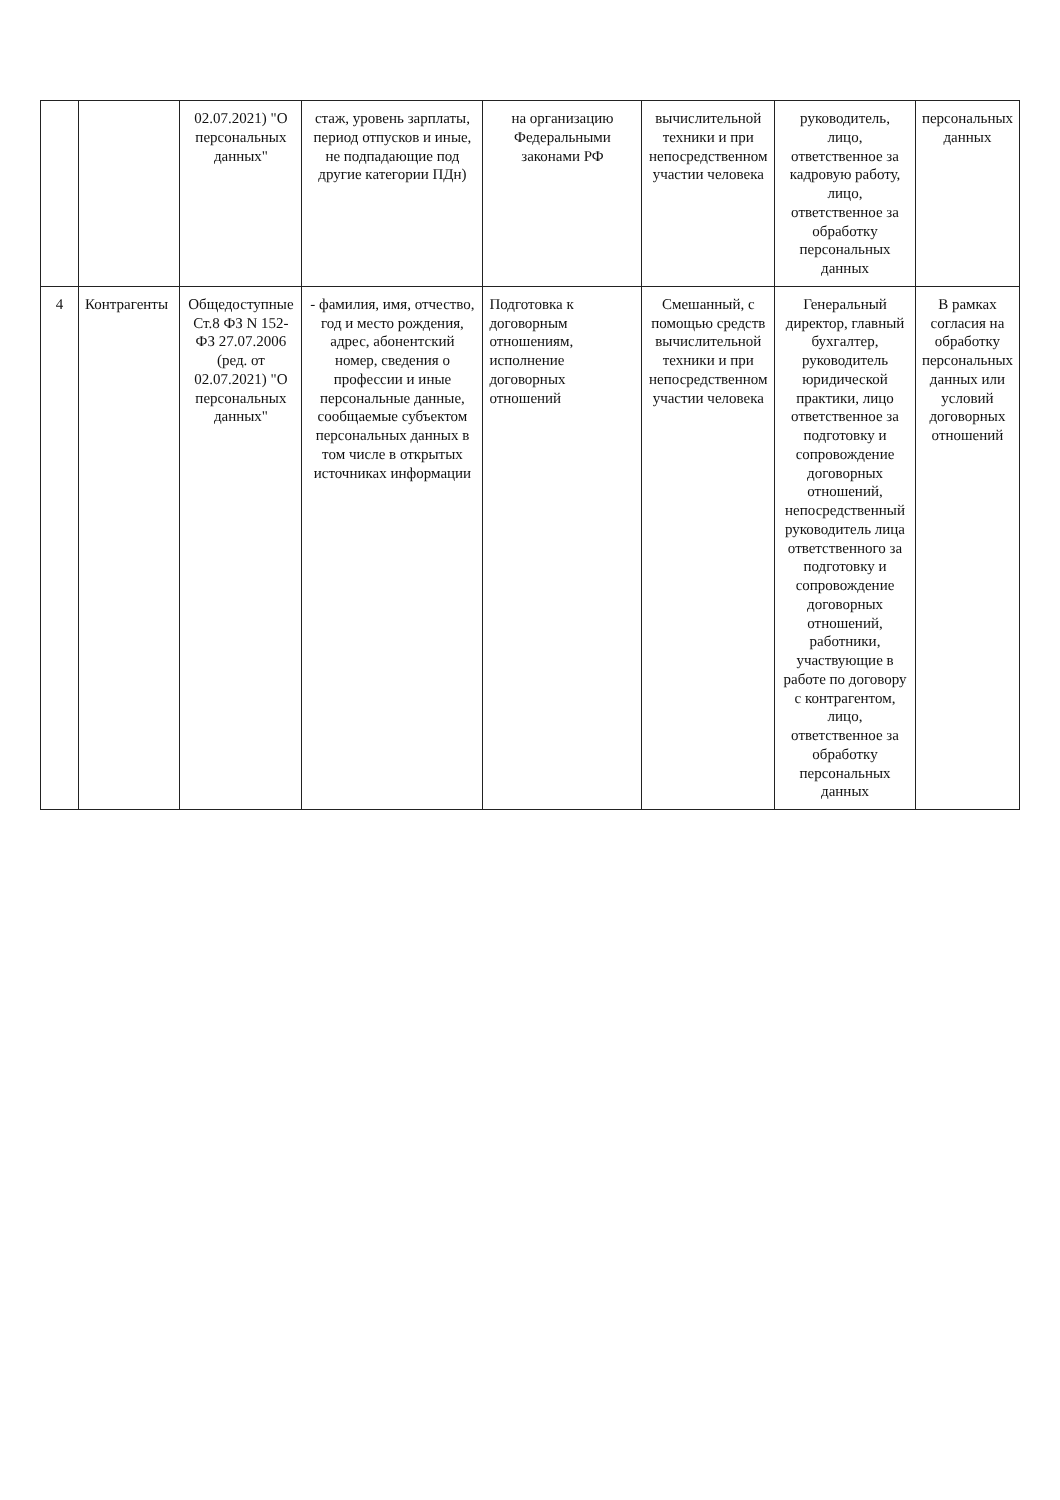| | | 02.07.2021) "О персональных данных" | стаж, уровень зарплаты, период отпусков и иные, не подпадающие под другие категории ПДн) | на организацию Федеральными законами РФ | вычислительной техники и при непосредственном участии человека | руководитель, лицо, ответственное за кадровую работу, лицо, ответственное за обработку персональных данных | персональных данных |
| 4 | Контрагенты | Общедоступные Ст.8 ФЗ N 152-ФЗ 27.07.2006 (ред. от 02.07.2021) "О персональных данных" | - фамилия, имя, отчество, год и место рождения, адрес, абонентский номер, сведения о профессии и иные персональные данные, сообщаемые субъектом персональных данных в том числе в открытых источниках информации | Подготовка к договорным отношениям, исполнение договорных отношений | Смешанный, с помощью средств вычислительной техники и при непосредственном участии человека | Генеральный директор, главный бухгалтер, руководитель юридической практики, лицо ответственное за подготовку и сопровождение договорных отношений, непосредственный руководитель лица ответственного за подготовку и сопровождение договорных отношений, работники, участвующие в работе по договору с контрагентом, лицо, ответственное за обработку персональных данных | В рамках согласия на обработку персональных данных или условий договорных отношений |